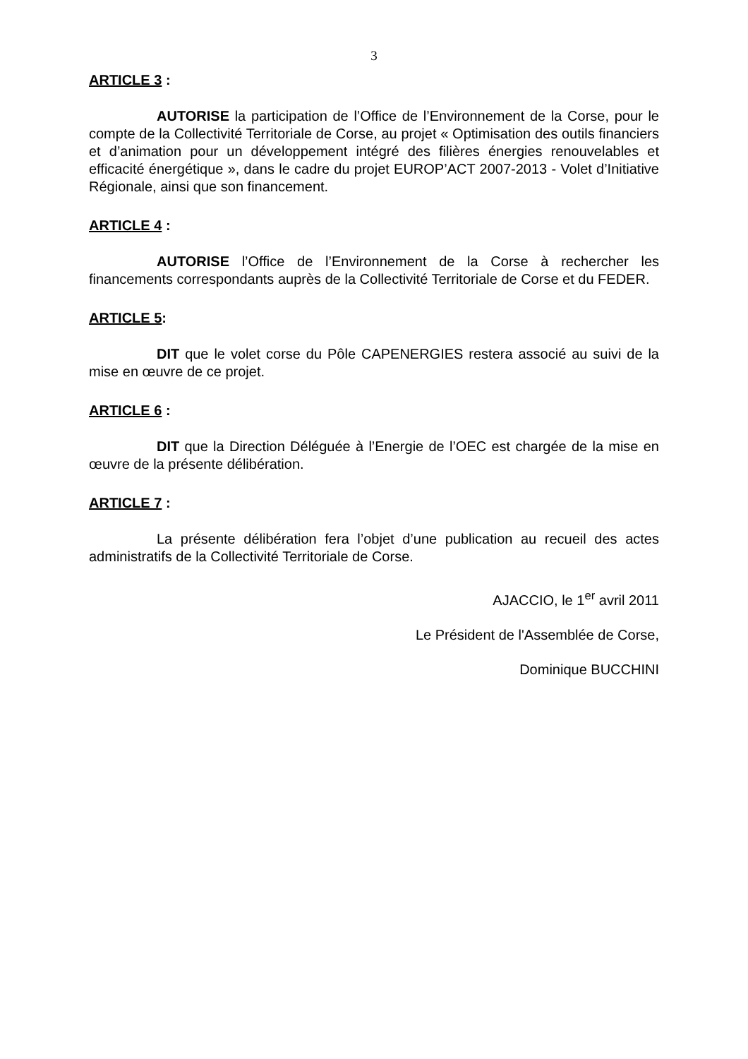3
ARTICLE 3 :
AUTORISE la participation de l’Office de l’Environnement de la Corse, pour le compte de la Collectivité Territoriale de Corse, au projet « Optimisation des outils financiers et d’animation pour un développement intégré des filières énergies renouvelables et efficacité énergétique », dans le cadre du projet EUROP’ACT 2007-2013 - Volet d’Initiative Régionale, ainsi que son financement.
ARTICLE 4 :
AUTORISE l’Office de l’Environnement de la Corse à rechercher les financements correspondants auprès de la Collectivité Territoriale de Corse et du FEDER.
ARTICLE 5:
DIT que le volet corse du Pôle CAPENERGIES restera associé au suivi de la mise en œuvre de ce projet.
ARTICLE 6 :
DIT que la Direction Déléguée à l’Energie de l’OEC est chargée de la mise en œuvre de la présente délibération.
ARTICLE 7 :
La présente délibération fera l’objet d’une publication au recueil des actes administratifs de la Collectivité Territoriale de Corse.
AJACCIO, le 1<sup>er</sup> avril 2011
Le Président de l'Assemblée de Corse,
Dominique BUCCHINI